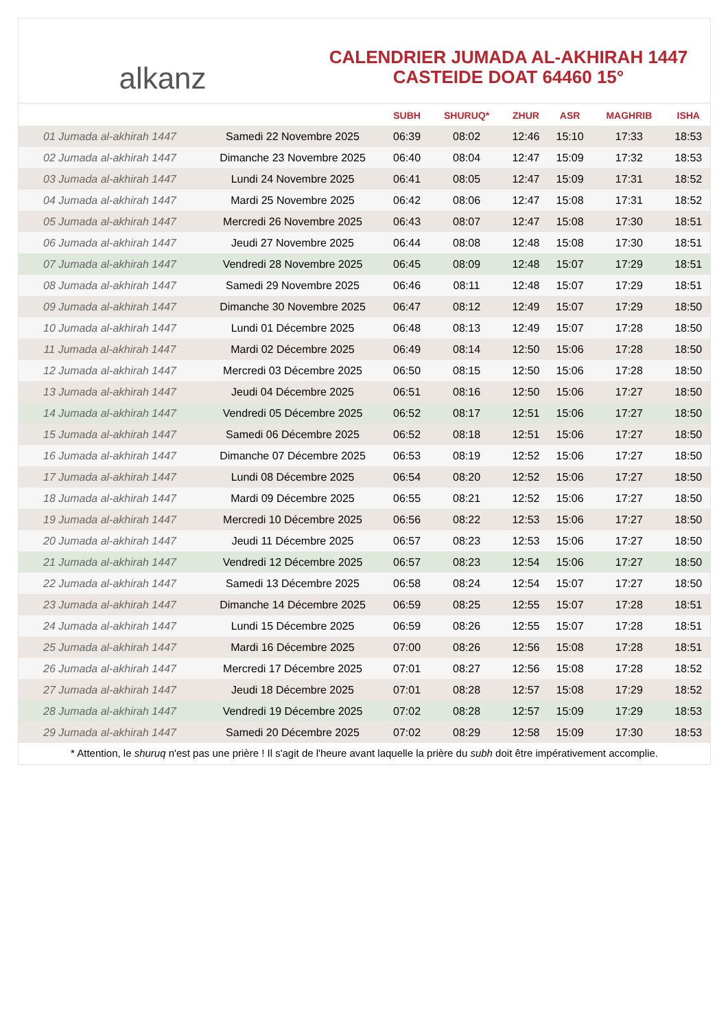alkanz
CALENDRIER JUMADA AL-AKHIRAH 1447
CASTEIDE DOAT 64460 15°
| | | SUBH | SHURUQ* | ZHUR | ASR | MAGHRIB | ISHA |
| --- | --- | --- | --- | --- | --- | --- | --- |
| 01 Jumada al-akhirah 1447 | Samedi 22 Novembre 2025 | 06:39 | 08:02 | 12:46 | 15:10 | 17:33 | 18:53 |
| 02 Jumada al-akhirah 1447 | Dimanche 23 Novembre 2025 | 06:40 | 08:04 | 12:47 | 15:09 | 17:32 | 18:53 |
| 03 Jumada al-akhirah 1447 | Lundi 24 Novembre 2025 | 06:41 | 08:05 | 12:47 | 15:09 | 17:31 | 18:52 |
| 04 Jumada al-akhirah 1447 | Mardi 25 Novembre 2025 | 06:42 | 08:06 | 12:47 | 15:08 | 17:31 | 18:52 |
| 05 Jumada al-akhirah 1447 | Mercredi 26 Novembre 2025 | 06:43 | 08:07 | 12:47 | 15:08 | 17:30 | 18:51 |
| 06 Jumada al-akhirah 1447 | Jeudi 27 Novembre 2025 | 06:44 | 08:08 | 12:48 | 15:08 | 17:30 | 18:51 |
| 07 Jumada al-akhirah 1447 | Vendredi 28 Novembre 2025 | 06:45 | 08:09 | 12:48 | 15:07 | 17:29 | 18:51 |
| 08 Jumada al-akhirah 1447 | Samedi 29 Novembre 2025 | 06:46 | 08:11 | 12:48 | 15:07 | 17:29 | 18:51 |
| 09 Jumada al-akhirah 1447 | Dimanche 30 Novembre 2025 | 06:47 | 08:12 | 12:49 | 15:07 | 17:29 | 18:50 |
| 10 Jumada al-akhirah 1447 | Lundi 01 Décembre 2025 | 06:48 | 08:13 | 12:49 | 15:07 | 17:28 | 18:50 |
| 11 Jumada al-akhirah 1447 | Mardi 02 Décembre 2025 | 06:49 | 08:14 | 12:50 | 15:06 | 17:28 | 18:50 |
| 12 Jumada al-akhirah 1447 | Mercredi 03 Décembre 2025 | 06:50 | 08:15 | 12:50 | 15:06 | 17:28 | 18:50 |
| 13 Jumada al-akhirah 1447 | Jeudi 04 Décembre 2025 | 06:51 | 08:16 | 12:50 | 15:06 | 17:27 | 18:50 |
| 14 Jumada al-akhirah 1447 | Vendredi 05 Décembre 2025 | 06:52 | 08:17 | 12:51 | 15:06 | 17:27 | 18:50 |
| 15 Jumada al-akhirah 1447 | Samedi 06 Décembre 2025 | 06:52 | 08:18 | 12:51 | 15:06 | 17:27 | 18:50 |
| 16 Jumada al-akhirah 1447 | Dimanche 07 Décembre 2025 | 06:53 | 08:19 | 12:52 | 15:06 | 17:27 | 18:50 |
| 17 Jumada al-akhirah 1447 | Lundi 08 Décembre 2025 | 06:54 | 08:20 | 12:52 | 15:06 | 17:27 | 18:50 |
| 18 Jumada al-akhirah 1447 | Mardi 09 Décembre 2025 | 06:55 | 08:21 | 12:52 | 15:06 | 17:27 | 18:50 |
| 19 Jumada al-akhirah 1447 | Mercredi 10 Décembre 2025 | 06:56 | 08:22 | 12:53 | 15:06 | 17:27 | 18:50 |
| 20 Jumada al-akhirah 1447 | Jeudi 11 Décembre 2025 | 06:57 | 08:23 | 12:53 | 15:06 | 17:27 | 18:50 |
| 21 Jumada al-akhirah 1447 | Vendredi 12 Décembre 2025 | 06:57 | 08:23 | 12:54 | 15:06 | 17:27 | 18:50 |
| 22 Jumada al-akhirah 1447 | Samedi 13 Décembre 2025 | 06:58 | 08:24 | 12:54 | 15:07 | 17:27 | 18:50 |
| 23 Jumada al-akhirah 1447 | Dimanche 14 Décembre 2025 | 06:59 | 08:25 | 12:55 | 15:07 | 17:28 | 18:51 |
| 24 Jumada al-akhirah 1447 | Lundi 15 Décembre 2025 | 06:59 | 08:26 | 12:55 | 15:07 | 17:28 | 18:51 |
| 25 Jumada al-akhirah 1447 | Mardi 16 Décembre 2025 | 07:00 | 08:26 | 12:56 | 15:08 | 17:28 | 18:51 |
| 26 Jumada al-akhirah 1447 | Mercredi 17 Décembre 2025 | 07:01 | 08:27 | 12:56 | 15:08 | 17:28 | 18:52 |
| 27 Jumada al-akhirah 1447 | Jeudi 18 Décembre 2025 | 07:01 | 08:28 | 12:57 | 15:08 | 17:29 | 18:52 |
| 28 Jumada al-akhirah 1447 | Vendredi 19 Décembre 2025 | 07:02 | 08:28 | 12:57 | 15:09 | 17:29 | 18:53 |
| 29 Jumada al-akhirah 1447 | Samedi 20 Décembre 2025 | 07:02 | 08:29 | 12:58 | 15:09 | 17:30 | 18:53 |
* Attention, le shuruq n'est pas une prière ! Il s'agit de l'heure avant laquelle la prière du subh doit être impérativement accomplie.